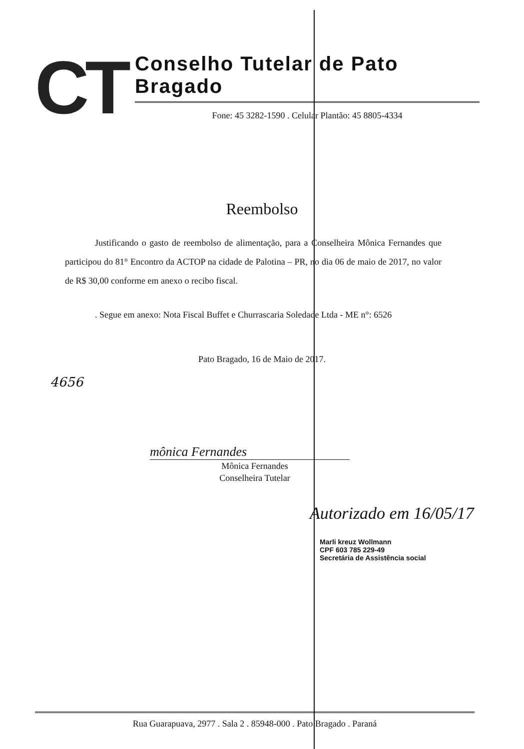CT
Conselho Tutelar de Pato Bragado
Fone: 45 3282-1590 . Celular Plantão: 45 8805-4334
Reembolso
Justificando o gasto de reembolso de alimentação, para a Conselheira Mônica Fernandes que participou do 81° Encontro da ACTOP na cidade de Palotina – PR, no dia 06 de maio de 2017, no valor de R$ 30,00 conforme em anexo o recibo fiscal.
. Segue em anexo: Nota Fiscal Buffet e Churrascaria Soledade Ltda - ME n°: 6526
Pato Bragado, 16 de Maio de 2017.
4656
mônica Fernandes
Mônica Fernandes
Conselheira Tutelar
Autorizado em 16/05/17
Marli kreuz Wollmann
CPF 603 785 229-49
Secretária de Assistência social
Rua Guarapuava, 2977 . Sala 2 . 85948-000 . Pato Bragado . Paraná